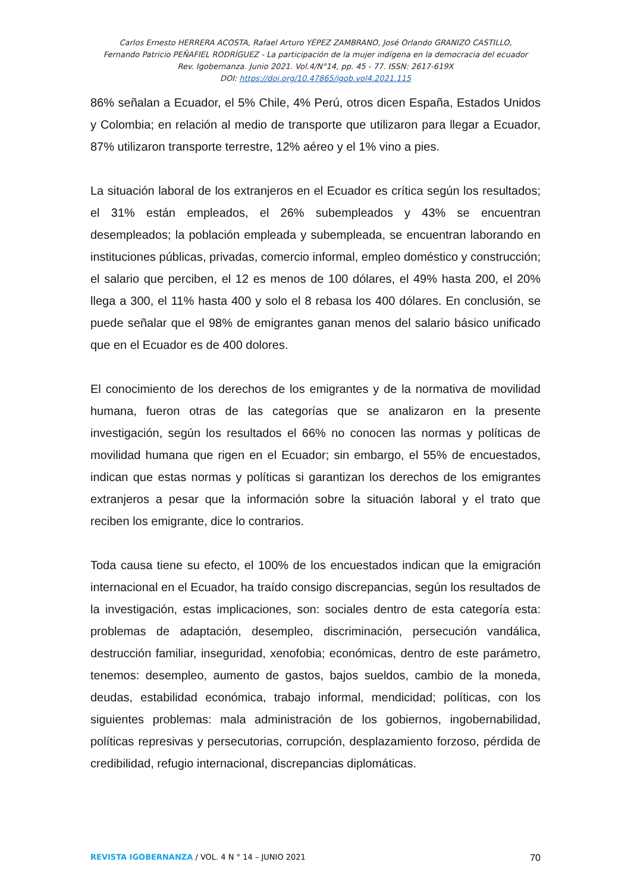Carlos Ernesto HERRERA ACOSTA, Rafael Arturo YÉPEZ ZAMBRANO, José Orlando GRANIZO CASTILLO,
Fernando Patricio PEÑAFIEL RODRÍGUEZ - La participación de la mujer indígena en la democracia del ecuador
Rev. Igobernanza. Junio 2021. Vol.4/N°14, pp. 45 - 77. ISSN: 2617-619X
DOI: https://doi.org/10.47865/igob.vol4.2021.115
86% señalan a Ecuador, el 5% Chile, 4% Perú, otros dicen España, Estados Unidos y Colombia; en relación al medio de transporte que utilizaron para llegar a Ecuador, 87% utilizaron transporte terrestre, 12% aéreo y el 1% vino a pies.
La situación laboral de los extranjeros en el Ecuador es crítica según los resultados; el 31% están empleados, el 26% subempleados y 43% se encuentran desempleados; la población empleada y subempleada, se encuentran laborando en instituciones públicas, privadas, comercio informal, empleo doméstico y construcción; el salario que perciben, el 12 es menos de 100 dólares, el 49% hasta 200, el 20% llega a 300, el 11% hasta 400 y solo el 8 rebasa los 400 dólares. En conclusión, se puede señalar que el 98% de emigrantes ganan menos del salario básico unificado que en el Ecuador es de 400 dolores.
El conocimiento de los derechos de los emigrantes y de la normativa de movilidad humana, fueron otras de las categorías que se analizaron en la presente investigación, según los resultados el 66% no conocen las normas y políticas de movilidad humana que rigen en el Ecuador; sin embargo, el 55% de encuestados, indican que estas normas y políticas si garantizan los derechos de los emigrantes extranjeros a pesar que la información sobre la situación laboral y el trato que reciben los emigrante, dice lo contrarios.
Toda causa tiene su efecto, el 100% de los encuestados indican que la emigración internacional en el Ecuador, ha traído consigo discrepancias, según los resultados de la investigación, estas implicaciones, son: sociales dentro de esta categoría esta: problemas de adaptación, desempleo, discriminación, persecución vandálica, destrucción familiar, inseguridad, xenofobia; económicas, dentro de este parámetro, tenemos: desempleo, aumento de gastos, bajos sueldos, cambio de la moneda, deudas, estabilidad económica, trabajo informal, mendicidad; políticas, con los siguientes problemas: mala administración de los gobiernos, ingobernabilidad, políticas represivas y persecutorias, corrupción, desplazamiento forzoso, pérdida de credibilidad, refugio internacional, discrepancias diplomáticas.
REVISTA IGOBERNANZA / VOL. 4 N ° 14 – JUNIO 2021 70